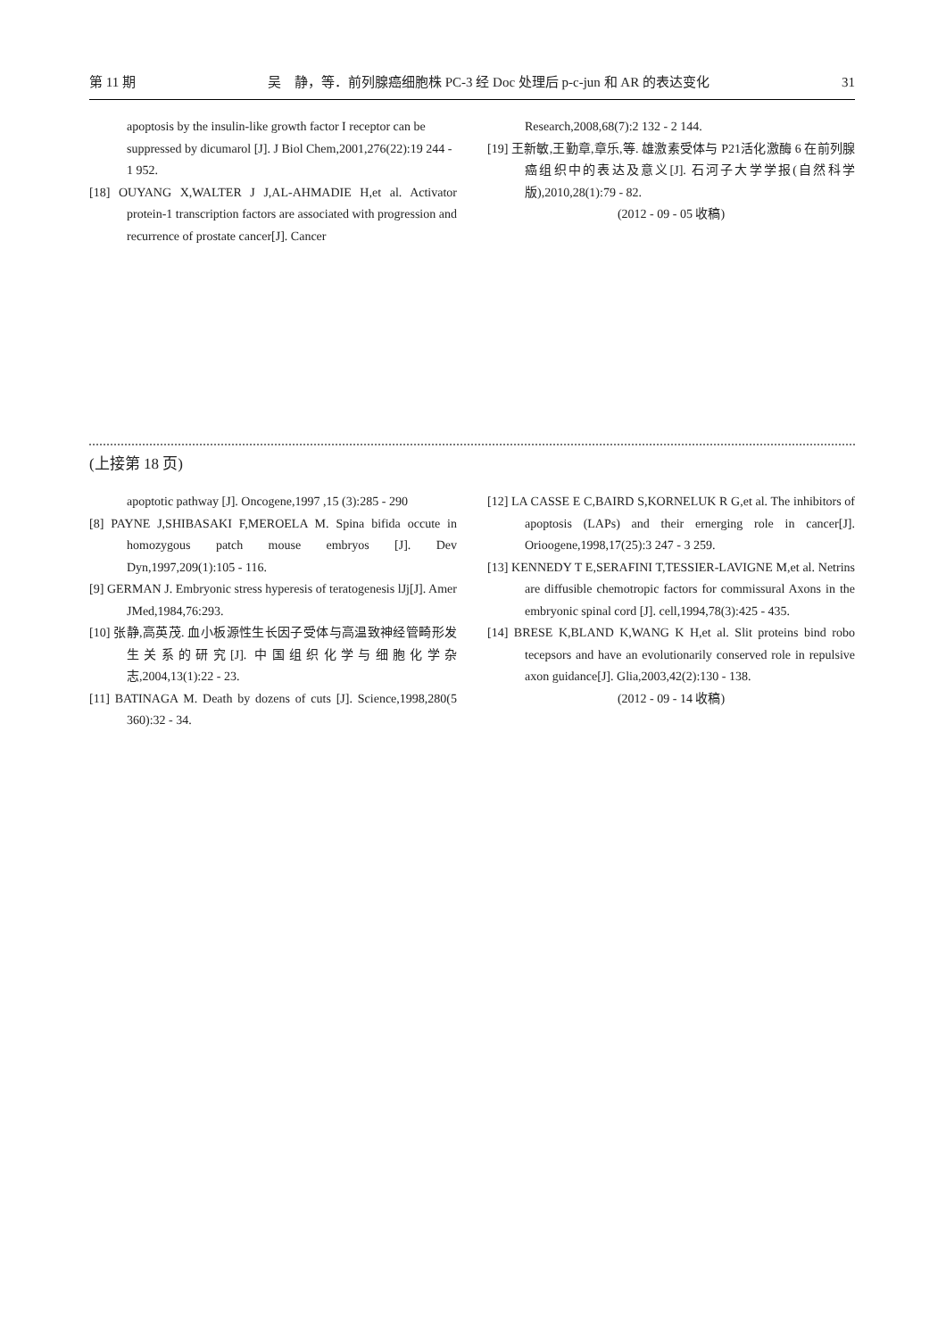第 11 期 吴　静，等．前列腺癌细胞株 PC-3 经 Doc 处理后 p-c-jun 和 AR 的表达变化 31
apoptosis by the insulin-like growth factor I receptor can be suppressed by dicumarol [J]. J Biol Chem,2001,276(22):19 244 - 1 952.
[18] OUYANG X,WALTER J J,AL-AHMADIE H,et al. Activator protein-1 transcription factors are associated with progression and recurrence of prostate cancer[J]. Cancer
Research,2008,68(7):2 132 - 2 144.
[19] 王新敏,王勤章,章乐,等. 雄激素受体与 P21活化激酶 6 在前列腺癌组织中的表达及意义[J]. 石河子大学学报(自然科学版),2010,28(1):79 - 82.
(2012 - 09 - 05 收稿)
(上接第 18 页)
apoptotic pathway [J]. Oncogene,1997 ,15 (3):285 - 290
[8] PAYNE J,SHIBASAKI F,MEROELA M. Spina bifida occute in homozygous patch mouse embryos [J]. Dev Dyn,1997,209(1):105 - 116.
[9] GERMAN J. Embryonic stress hyperesis of teratogenesis lJj[J]. Amer JMed,1984,76:293.
[10] 张静,高英茂. 血小板源性生长因子受体与高温致神经管畸形发生关系的研究[J]. 中国组织化学与细胞化学杂志,2004,13(1):22 - 23.
[11] BATINAGA M. Death by dozens of cuts [J]. Science,1998,280(5 360):32 - 34.
[12] LA CASSE E C,BAIRD S,KORNELUK R G,et al. The inhibitors of apoptosis (LAPs) and their ernerging role in cancer[J]. Orioogene,1998,17(25):3 247 - 3 259.
[13] KENNEDY T E,SERAFINI T,TESSIER-LAVIGNE M,et al. Netrins are diffusible chemotropic factors for commissural Axons in the embryonic spinal cord [J]. cell,1994,78(3):425 - 435.
[14] BRESE K,BLAND K,WANG K H,et al. Slit proteins bind robo tecepsors and have an evolutionarily conserved role in repulsive axon guidance[J]. Glia,2003,42(2):130 - 138.
(2012 - 09 - 14 收稿)